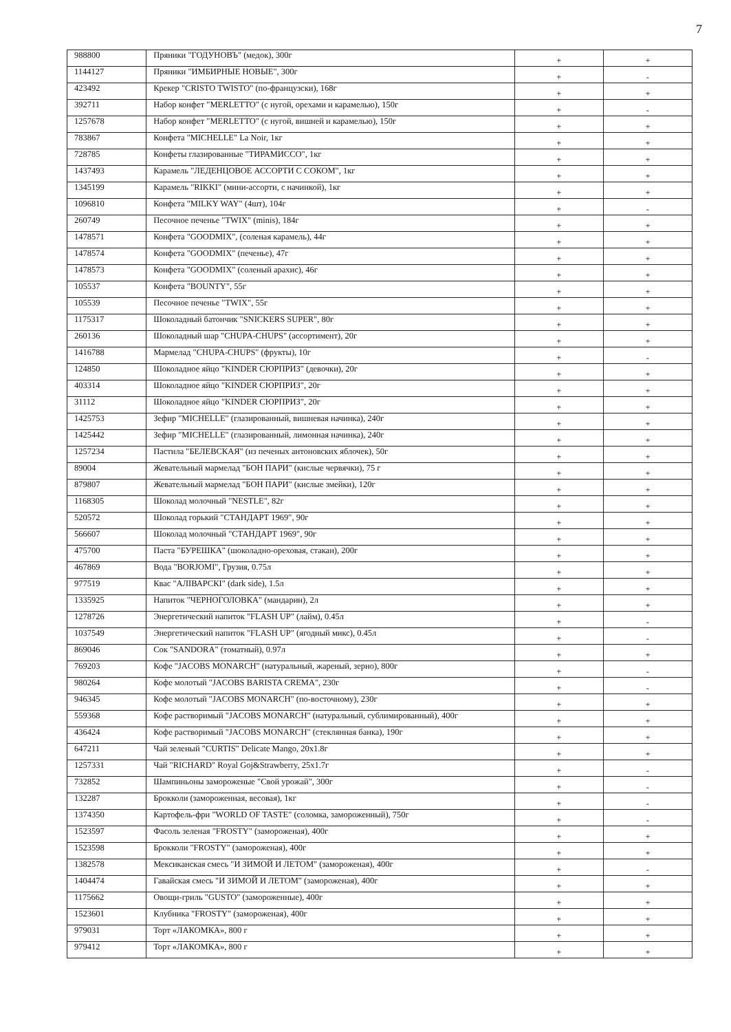7
| 988800 | Пряники "ГОДУНОВЪ" (медок), 300г | + | + |
| 1144127 | Пряники "ИМБИРНЫЕ НОВЫЕ", 300г | + | - |
| 423492 | Крекер "CRISTO TWISTO" (по-французски), 168г | + | + |
| 392711 | Набор конфет "MERLETTO" (с нугой, орехами и карамелью), 150г | + | - |
| 1257678 | Набор конфет "MERLETTO" (с нугой, вишней и карамелью), 150г | + | + |
| 783867 | Конфета "MICHELLE" La Noir, 1кг | + | + |
| 728785 | Конфеты глазированные "ТИРАМИССО", 1кг | + | + |
| 1437493 | Карамель "ЛЕДЕНЦОВОЕ АССОРТИ С СОКОМ", 1кг | + | + |
| 1345199 | Карамель "RIKKI" (мини-ассорти, с начинкой), 1кг | + | + |
| 1096810 | Конфета "MILKY WAY" (4шт), 104г | + | - |
| 260749 | Песочное печенье "TWIX" (minis), 184г | + | + |
| 1478571 | Конфета "GOODMIX", (соленая карамель), 44г | + | + |
| 1478574 | Конфета "GOODMIX" (печенье), 47г | + | + |
| 1478573 | Конфета "GOODMIX" (соленый арахис), 46г | + | + |
| 105537 | Конфета "BOUNTY", 55г | + | + |
| 105539 | Песочное печенье "TWIX", 55г | + | + |
| 1175317 | Шоколадный батончик "SNICKERS SUPER", 80г | + | + |
| 260136 | Шоколадный шар "CHUPA-CHUPS" (ассортимент), 20г | + | + |
| 1416788 | Мармелад "CHUPA-CHUPS" (фрукты), 10г | + | - |
| 124850 | Шоколадное яйцо "KINDER СЮРПРИЗ" (девочки), 20г | + | + |
| 403314 | Шоколадное яйцо "KINDER СЮРПРИЗ", 20г | + | + |
| 31112 | Шоколадное яйцо "KINDER СЮРПРИЗ", 20г | + | + |
| 1425753 | Зефир "MICHELLE" (глазированный, вишневая начинка), 240г | + | + |
| 1425442 | Зефир "MICHELLE" (глазированный, лимонная начинка), 240г | + | + |
| 1257234 | Пастила "БЕЛЕВСКАЯ" (из печеных антоновских яблочек), 50г | + | + |
| 89004 | Жевательный мармелад "БОН ПАРИ" (кислые червячки), 75 г | + | + |
| 879807 | Жевательный мармелад "БОН ПАРИ" (кислые змейки), 120г | + | + |
| 1168305 | Шоколад молочный "NESTLE", 82г | + | + |
| 520572 | Шоколад горький "СТАНДАРТ 1969", 90г | + | + |
| 566607 | Шоколад молочный "СТАНДАРТ 1969", 90г | + | + |
| 475700 | Паста "БУРЕШКА" (шоколадно-ореховая, стакан), 200г | + | + |
| 467869 | Вода "BORJOMI", Грузия, 0.75л | + | + |
| 977519 | Квас "АЛIВАРСКI" (dark side), 1.5л | + | + |
| 1335925 | Напиток "ЧЕРНОГОЛОВКА" (мандарин), 2л | + | + |
| 1278726 | Энергетический напиток "FLASH UP" (лайм), 0.45л | + | - |
| 1037549 | Энергетический напиток "FLASH UP" (ягодный микс), 0.45л | + | - |
| 869046 | Сок "SANDORA" (томатный), 0.97л | + | + |
| 769203 | Кофе "JACOBS MONARCH" (натуральный, жареный, зерно), 800г | + | - |
| 980264 | Кофе молотый "JACOBS BARISTA CREMA", 230г | + | - |
| 946345 | Кофе молотый "JACOBS MONARCH" (по-восточному), 230г | + | + |
| 559368 | Кофе растворимый "JACOBS MONARCH" (натуральный, сублимированный), 400г | + | + |
| 436424 | Кофе растворимый "JACOBS MONARCH" (стеклянная банка), 190г | + | + |
| 647211 | Чай зеленый "CURTIS" Delicate Mango, 20x1.8г | + | + |
| 1257331 | Чай "RICHARD" Royal Goj&Strawberry, 25x1.7г | + | - |
| 732852 | Шампиньоны замороженые "Свой урожай", 300г | + | - |
| 132287 | Брокколи (замороженная, весовая), 1кг | + | - |
| 1374350 | Картофель-фри "WORLD OF TASTE" (соломка, замороженный), 750г | + | - |
| 1523597 | Фасоль зеленая "FROSTY" (замороженая), 400г | + | + |
| 1523598 | Брокколи "FROSTY" (замороженая), 400г | + | + |
| 1382578 | Мексиканская смесь "И ЗИМОЙ И ЛЕТОМ" (замороженая), 400г | + | - |
| 1404474 | Гавайская смесь "И ЗИМОЙ И ЛЕТОМ" (замороженая), 400г | + | + |
| 1175662 | Овощи-гриль "GUSTO" (замороженные), 400г | + | + |
| 1523601 | Клубника "FROSTY" (замороженая), 400г | + | + |
| 979031 | Торт «ЛАКОМКА», 800 г | + | + |
| 979412 | Торт «ЛАКОМКА», 800 г | + | + |